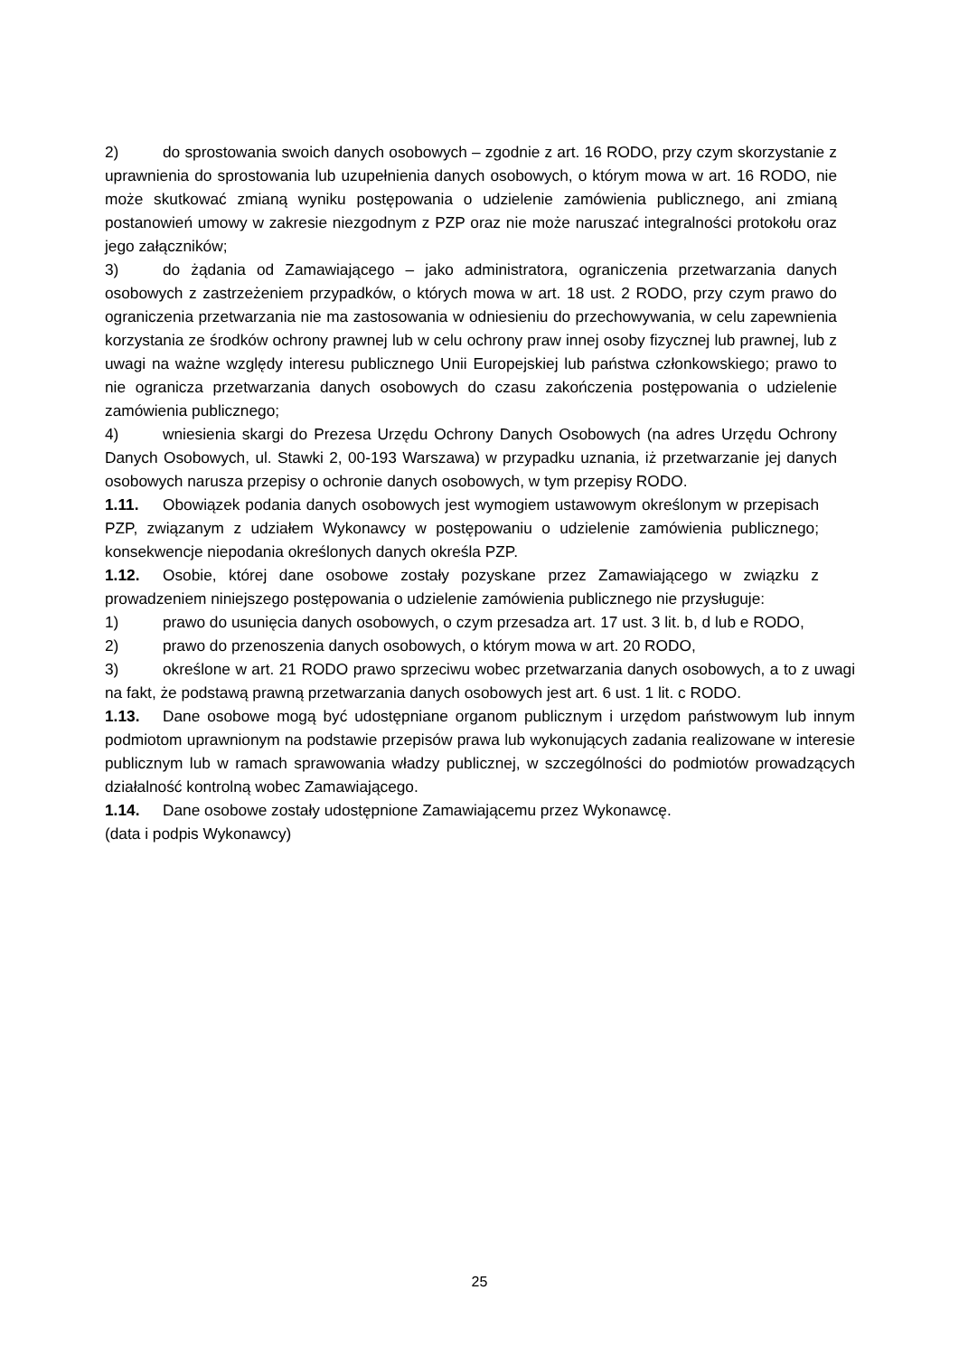2) do sprostowania swoich danych osobowych – zgodnie z art. 16 RODO, przy czym skorzystanie z uprawnienia do sprostowania lub uzupełnienia danych osobowych, o którym mowa w art. 16 RODO, nie może skutkować zmianą wyniku postępowania o udzielenie zamówienia publicznego, ani zmianą postanowień umowy w zakresie niezgodnym z PZP oraz nie może naruszać integralności protokołu oraz jego załączników;
3) do żądania od Zamawiającego – jako administratora, ograniczenia przetwarzania danych osobowych z zastrzeżeniem przypadków, o których mowa w art. 18 ust. 2 RODO, przy czym prawo do ograniczenia przetwarzania nie ma zastosowania w odniesieniu do przechowywania, w celu zapewnienia korzystania ze środków ochrony prawnej lub w celu ochrony praw innej osoby fizycznej lub prawnej, lub z uwagi na ważne względy interesu publicznego Unii Europejskiej lub państwa członkowskiego; prawo to nie ogranicza przetwarzania danych osobowych do czasu zakończenia postępowania o udzielenie zamówienia publicznego;
4) wniesienia skargi do Prezesa Urzędu Ochrony Danych Osobowych (na adres Urzędu Ochrony Danych Osobowych, ul. Stawki 2, 00-193 Warszawa) w przypadku uznania, iż przetwarzanie jej danych osobowych narusza przepisy o ochronie danych osobowych, w tym przepisy RODO.
1.11. Obowiązek podania danych osobowych jest wymogiem ustawowym określonym w przepisach PZP, związanym z udziałem Wykonawcy w postępowaniu o udzielenie zamówienia publicznego; konsekwencje niepodania określonych danych określa PZP.
1.12. Osobie, której dane osobowe zostały pozyskane przez Zamawiającego w związku z prowadzeniem niniejszego postępowania o udzielenie zamówienia publicznego nie przysługuje:
1) prawo do usunięcia danych osobowych, o czym przesadza art. 17 ust. 3 lit. b, d lub e RODO,
2) prawo do przenoszenia danych osobowych, o którym mowa w art. 20 RODO,
3) określone w art. 21 RODO prawo sprzeciwu wobec przetwarzania danych osobowych, a to z uwagi na fakt, że podstawą prawną przetwarzania danych osobowych jest art. 6 ust. 1 lit. c RODO.
1.13. Dane osobowe mogą być udostępniane organom publicznym i urzędom państwowym lub innym podmiotom uprawnionym na podstawie przepisów prawa lub wykonujących zadania realizowane w interesie publicznym lub w ramach sprawowania władzy publicznej, w szczególności do podmiotów prowadzących działalność kontrolną wobec Zamawiającego.
1.14. Dane osobowe zostały udostępnione Zamawiającemu przez Wykonawcę.
(data i podpis Wykonawcy)
25